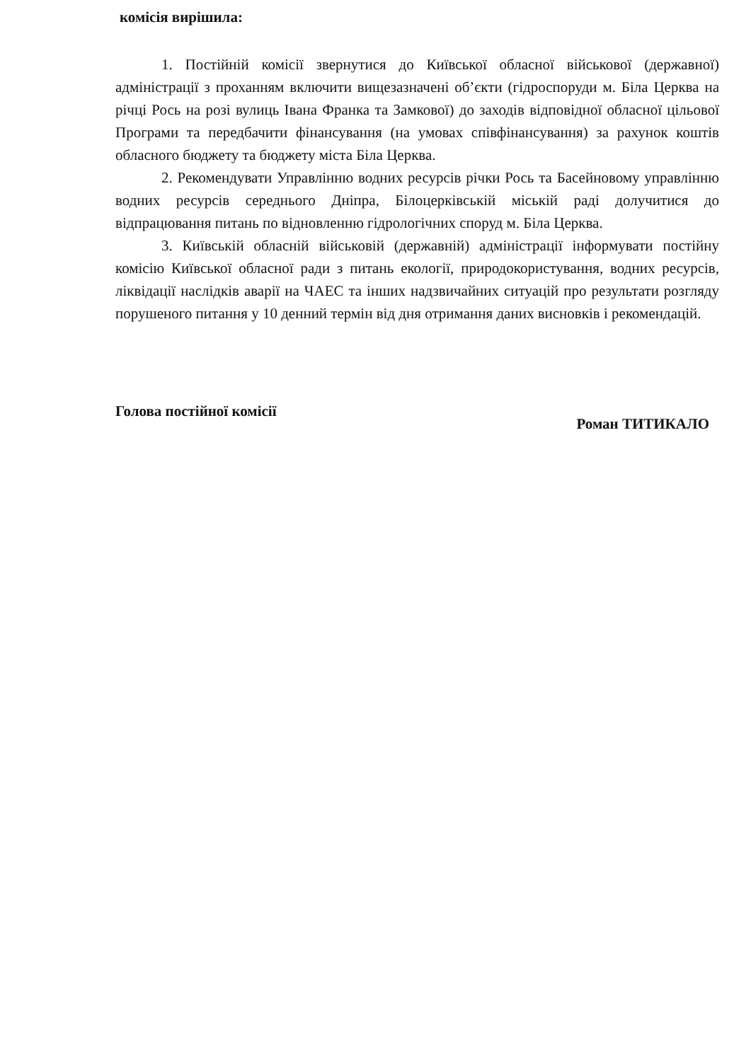комісія вирішила:
1. Постійній комісії звернутися до Київської обласної військової (державної) адміністрації з проханням включити вищезазначені об’єкти (гідроспоруди м. Біла Церква на річці Рось на розі вулиць Івана Франка та Замкової) до заходів відповідної обласної цільової Програми та передбачити фінансування (на умовах співфінансування) за рахунок коштів обласного бюджету та бюджету міста Біла Церква.
2. Рекомендувати Управлінню водних ресурсів річки Рось та Басейновому управлінню водних ресурсів середнього Дніпра, Білоцерківській міській раді долучитися до відпрацювання питань по відновленню гідрологічних споруд м. Біла Церква.
3. Київській обласній військовій (державній) адміністрації інформувати постійну комісію Київської обласної ради з питань екології, природокористування, водних ресурсів, ліквідації наслідків аварії на ЧАЕС та інших надзвичайних ситуацій про результати розгляду порушеного питання у 10 денний термін від дня отримання даних висновків і рекомендацій.
Голова постійної комісії Роман ТИТИКАЛО